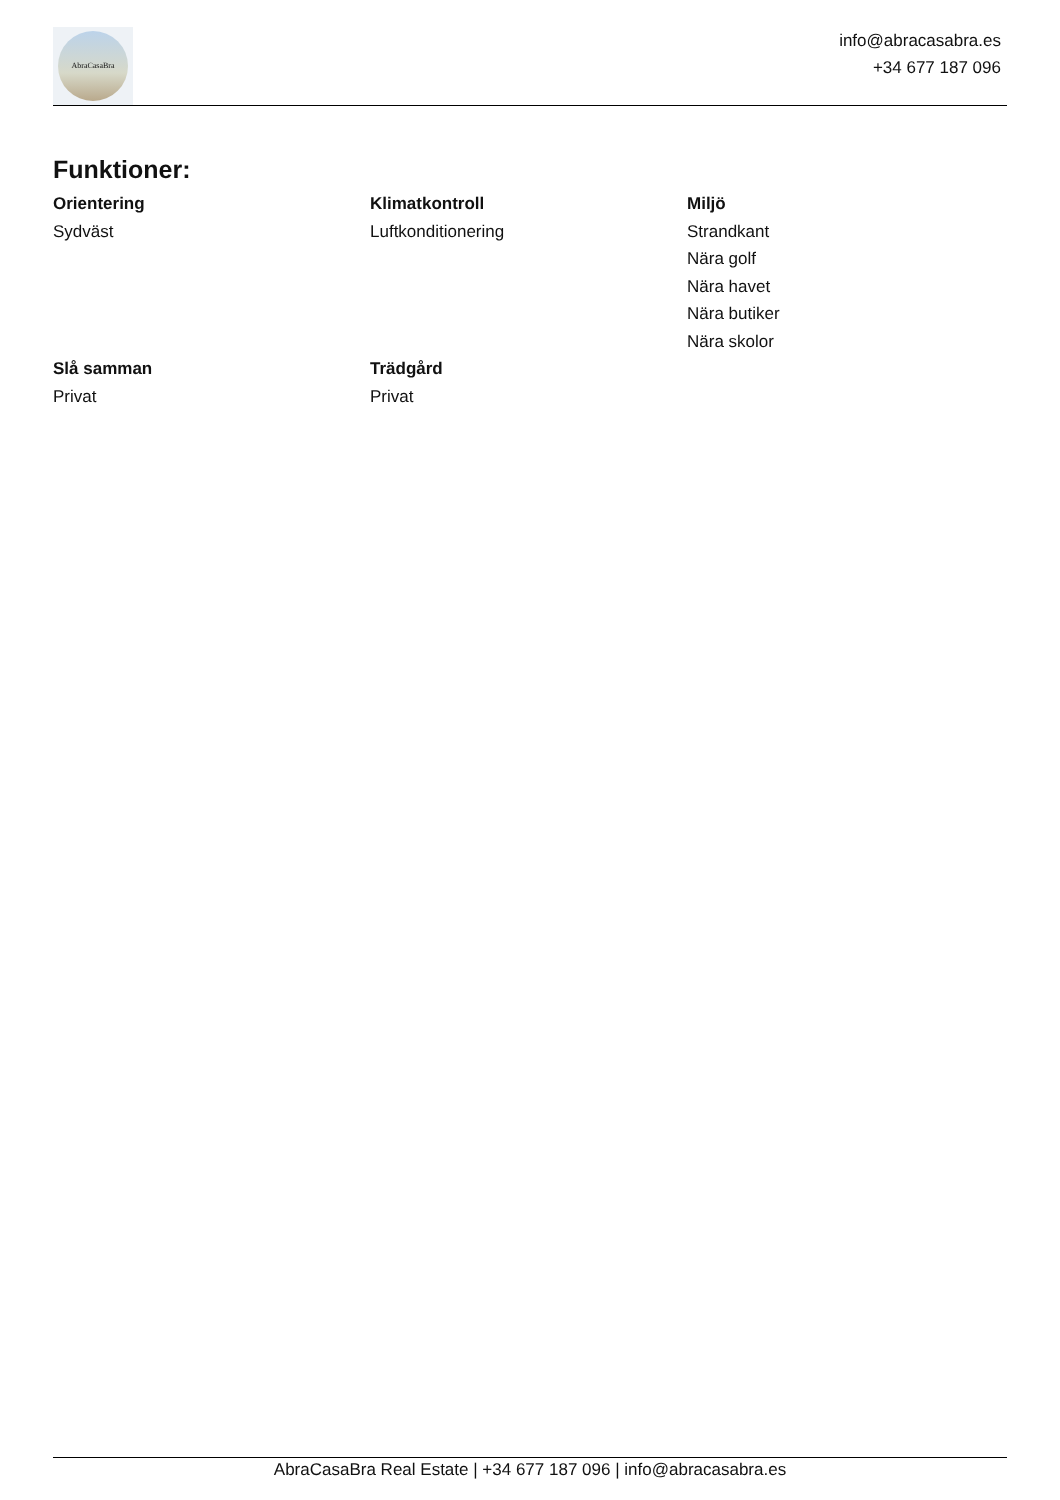AbraCasaBra
info@abracasabra.es
+34 677 187 096
Funktioner:
Orientering
Sydväst
Klimatkontroll
Luftkonditionering
Miljö
Strandkant
Nära golf
Nära havet
Nära butiker
Nära skolor
Slå samman
Privat
Trädgård
Privat
AbraCasaBra Real Estate | +34 677 187 096 | info@abracasabra.es